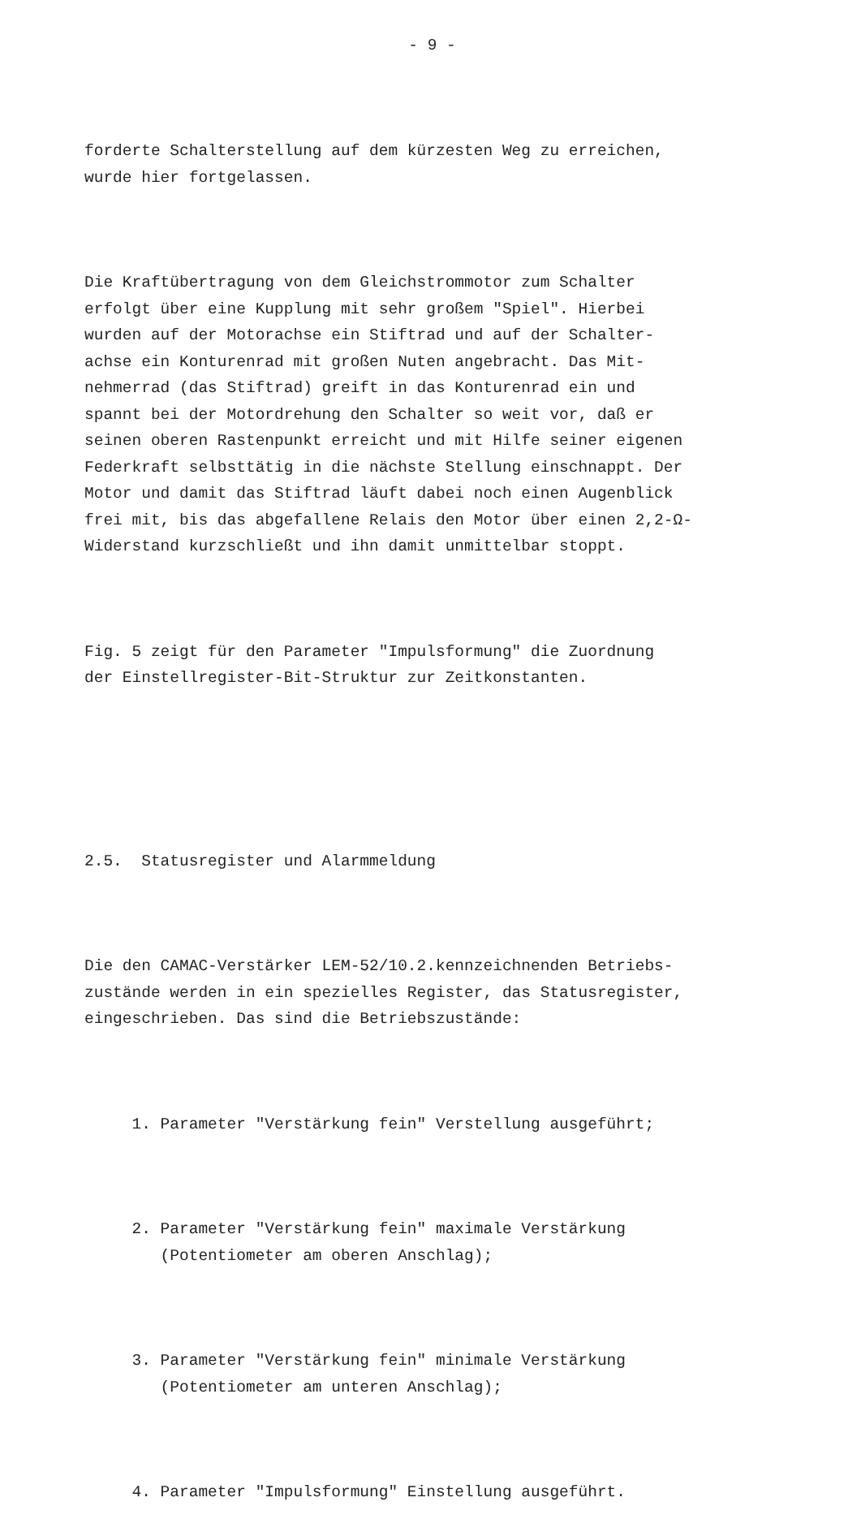- 9 -
forderte Schalterstellung auf dem kürzesten Weg zu erreichen, wurde hier fortgelassen.
Die Kraftübertragung von dem Gleichstrommotor zum Schalter erfolgt über eine Kupplung mit sehr großem "Spiel". Hierbei wurden auf der Motorachse ein Stiftrad und auf der Schalter- achse ein Konturenrad mit großen Nuten angebracht. Das Mit- nehmerrad (das Stiftrad) greift in das Konturenrad ein und spannt bei der Motordrehung den Schalter so weit vor, daß er seinen oberen Rastenpunkt erreicht und mit Hilfe seiner eigenen Federkraft selbsttätig in die nächste Stellung einschnappt. Der Motor und damit das Stiftrad läuft dabei noch einen Augenblick frei mit, bis das abgefallene Relais den Motor über einen 2,2-Ω- Widerstand kurzschließt und ihn damit unmittelbar stoppt.
Fig. 5 zeigt für den Parameter "Impulsformung" die Zuordnung der Einstellregister-Bit-Struktur zur Zeitkonstanten.
2.5. Statusregister und Alarmmeldung
Die den CAMAC-Verstärker LEM-52/10.2.kennzeichnenden Betriebs- zustände werden in ein spezielles Register, das Statusregister, eingeschrieben. Das sind die Betriebszustände:
1. Parameter "Verstärkung fein" Verstellung ausgeführt;
2. Parameter "Verstärkung fein" maximale Verstärkung (Potentiometer am oberen Anschlag);
3. Parameter "Verstärkung fein" minimale Verstärkung (Potentiometer am unteren Anschlag);
4. Parameter "Impulsformung" Einstellung ausgeführt.